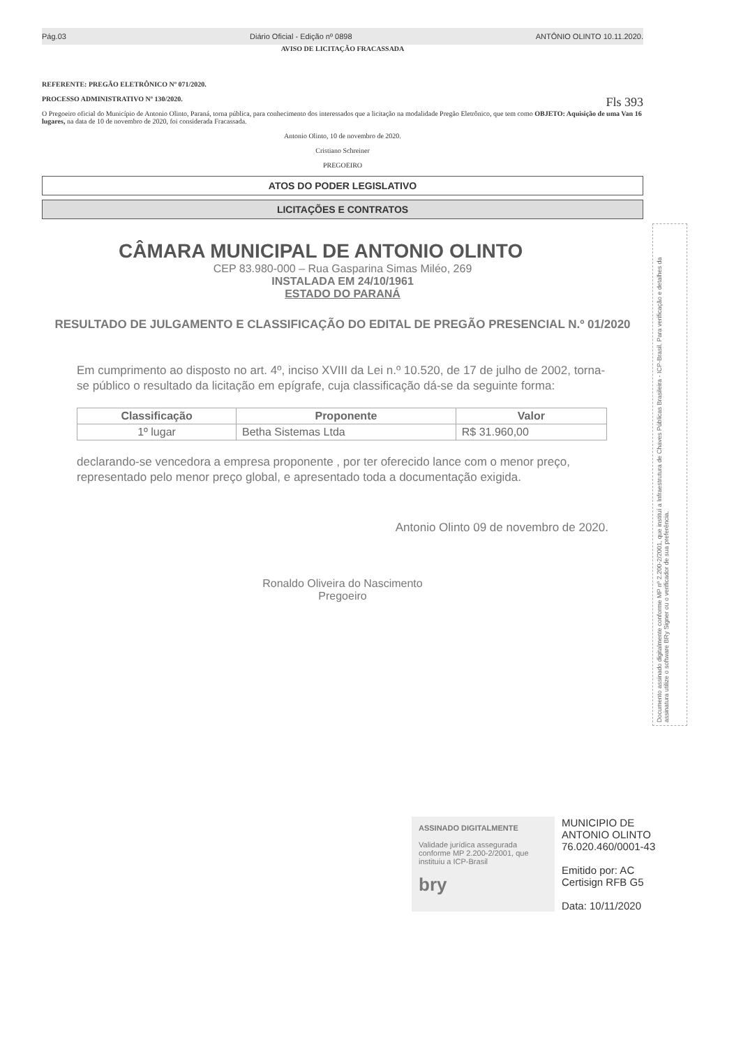Pág.03 Diário Oficial - Edição nº 0898 ANTÔNIO OLINTO 10.11.2020.
AVISO DE LICITAÇÃO FRACASSADA
REFERENTE: PREGÃO ELETRÔNICO Nº 071/2020.
PROCESSO ADMINISTRATIVO Nº 130/2020. Fls 393
O Pregoeiro oficial do Município de Antonio Olinto, Paraná, torna pública, para conhecimento dos interessados que a licitação na modalidade Pregão Eletrônico, que tem como OBJETO: Aquisição de uma Van 16 lugares, na data de 10 de novembro de 2020, foi considerada Fracassada.
Antonio Olinto, 10 de novembro de 2020.
Cristiano Schreiner
PREGOEIRO
ATOS DO PODER LEGISLATIVO
LICITAÇÕES E CONTRATOS
CÂMARA MUNICIPAL DE ANTONIO OLINTO
CEP 83.980-000 – Rua Gasparina Simas Miléo, 269
INSTALADA EM 24/10/1961
ESTADO DO PARANÁ
RESULTADO DE JULGAMENTO E CLASSIFICAÇÃO DO EDITAL DE PREGÃO PRESENCIAL N.º 01/2020
Em cumprimento ao disposto no art. 4º, inciso XVIII da Lei n.º 10.520, de 17 de julho de 2002, torna-se público o resultado da licitação em epígrafe, cuja classificação dá-se da seguinte forma:
| Classificação | Proponente | Valor |
| --- | --- | --- |
| 1º lugar | Betha Sistemas Ltda | R$ 31.960,00 |
declarando-se vencedora a empresa proponente , por ter oferecido lance com o menor preço, representado pelo menor preço global, e apresentado toda a documentação exigida.
Antonio Olinto 09 de novembro de 2020.
Ronaldo Oliveira do Nascimento
Pregoeiro
Documento assinado digitalmente conforme MP nº 2.200-2/2001, que instituí a Infraestrutura de Chaves Públicas Brasileira - ICP-Brasil. Para verificação e detalhes da assinatura utilize o software BRy Signer ou o verificador de sua preferência.
ASSINADO DIGITALMENTE
Validade jurídica assegurada conforme MP 2.200-2/2001, que instituiu a ICP-Brasil
bry
MUNICIPIO DE
ANTONIO OLINTO
76.020.460/0001-43
Emitido por: AC
Certisign RFB G5
Data: 10/11/2020